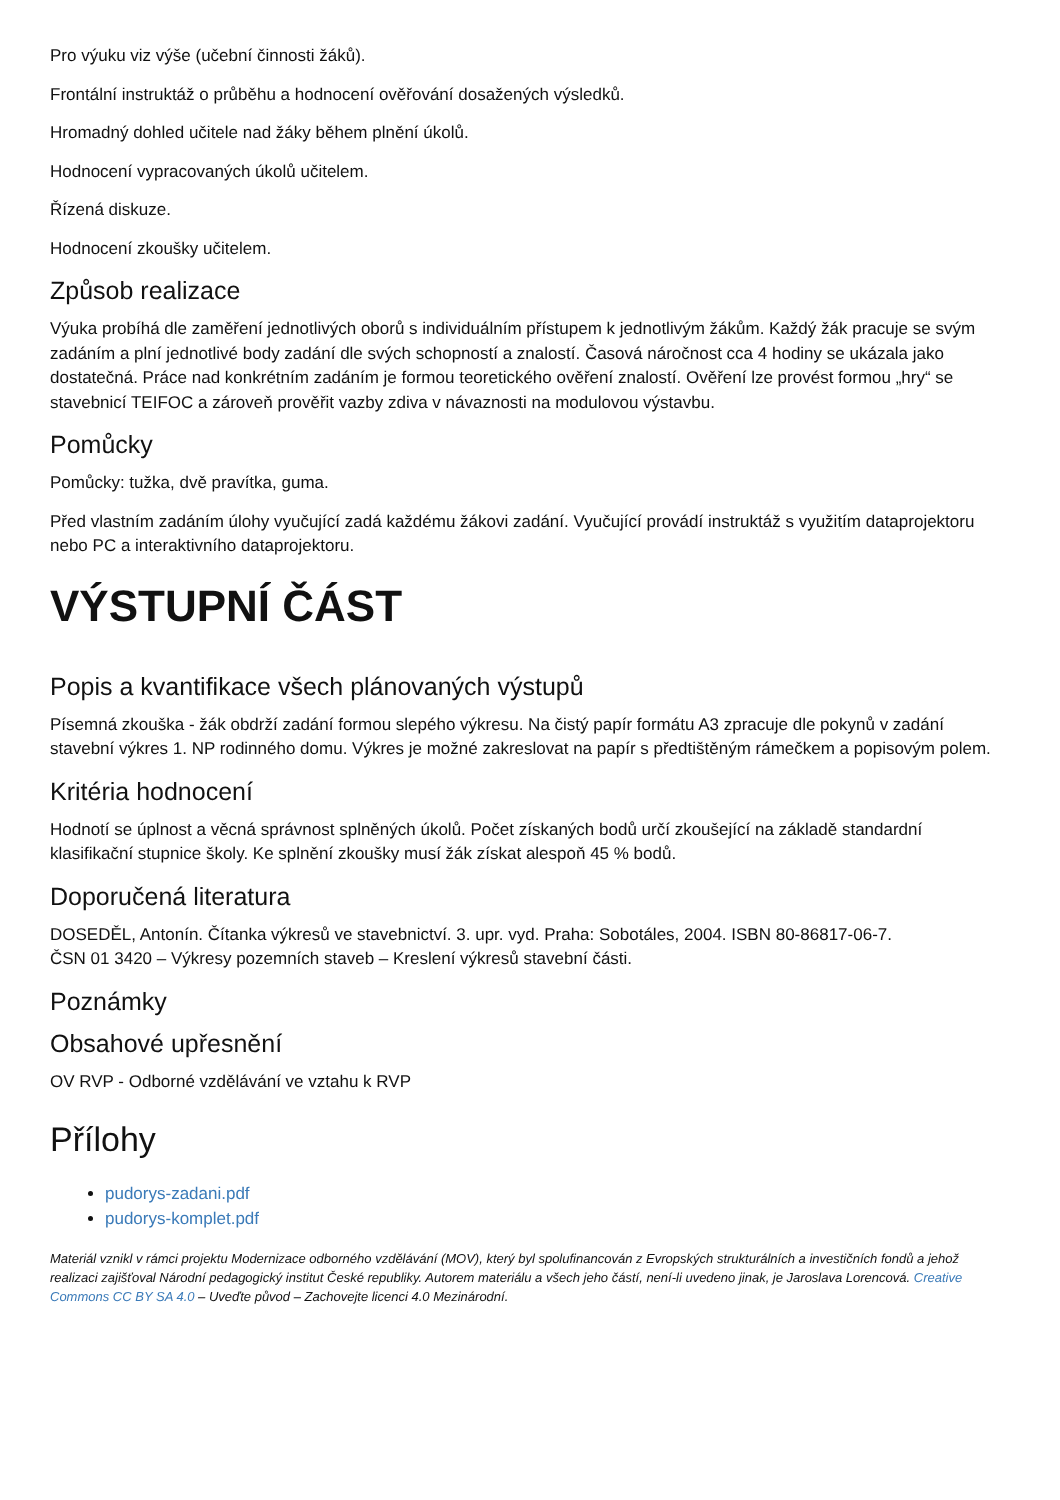Pro výuku viz výše (učební činnosti žáků).
Frontální instruktáž o průběhu a hodnocení ověřování dosažených výsledků.
Hromadný dohled učitele nad žáky během plnění úkolů.
Hodnocení vypracovaných úkolů učitelem.
Řízená diskuze.
Hodnocení zkoušky učitelem.
Způsob realizace
Výuka probíhá dle zaměření jednotlivých oborů s individuálním přístupem k jednotlivým žákům. Každý žák pracuje se svým zadáním a plní jednotlivé body zadání dle svých schopností a znalostí. Časová náročnost cca 4 hodiny se ukázala jako dostatečná. Práce nad konkrétním zadáním je formou teoretického ověření znalostí. Ověření lze provést formou „hry“ se stavebnicí TEIFOC a zároveň prověřit vazby zdiva v návaznosti na modulovou výstavbu.
Pomůcky
Pomůcky: tužka, dvě pravítka, guma.
Před vlastním zadáním úlohy vyučující zadá každému žákovi zadání. Vyučující provádí instruktáž s využitím dataprojektoru nebo PC a interaktivního dataprojektoru.
VÝSTUPNÍ ČÁST
Popis a kvantifikace všech plánovaných výstupů
Písemná zkouška - žák obdrží zadání formou slepého výkresu. Na čistý papír formátu A3 zpracuje dle pokynů v zadání stavební výkres 1. NP rodinného domu. Výkres je možné zakreslovat na papír s předtištěným rámečkem a popisovým polem.
Kritéria hodnocení
Hodnotí se úplnost a věcná správnost splněných úkolů. Počet získaných bodů určí zkoušející na základě standardní klasifikační stupnice školy. Ke splnění zkoušky musí žák získat alespoň 45 % bodů.
Doporučená literatura
DOSEDĚL, Antonín. Čítanka výkresů ve stavebnictví. 3. upr. vyd. Praha: Sobotáles, 2004. ISBN 80-86817-06-7.
ČSN 01 3420 – Výkresy pozemních staveb – Kreslení výkresů stavební části.
Poznámky
Obsahové upřesnění
OV RVP - Odborné vzdělávání ve vztahu k RVP
Přílohy
pudorys-zadani.pdf
pudorys-komplet.pdf
Materiál vznikl v rámci projektu Modernizace odborného vzdělávání (MOV), který byl spolufinancován z Evropských strukturálních a investičních fondů a jehož realizaci zajišťoval Národní pedagogický institut České republiky. Autorem materiálu a všech jeho částí, není-li uvedeno jinak, je Jaroslava Lorencová. Creative Commons CC BY SA 4.0 – Uveďte původ – Zachovejte licenci 4.0 Mezinárodní.